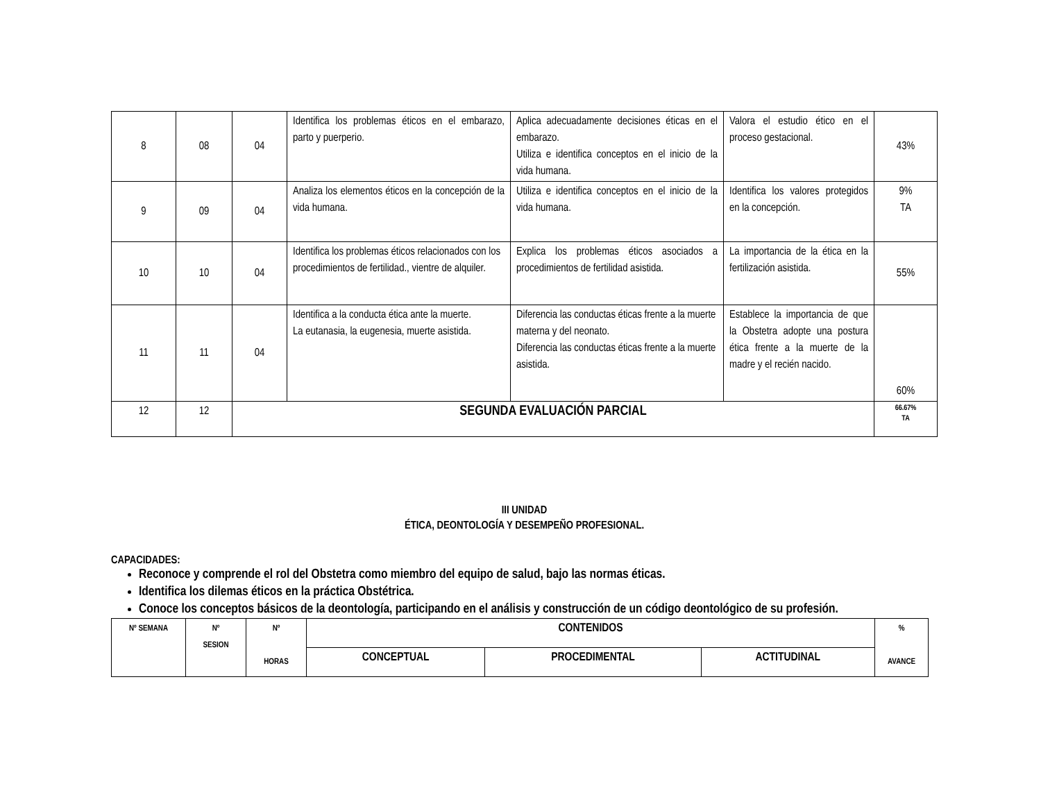| 8 | 08 | 04 | Identifica los problemas éticos en el embarazo, parto y puerperio. | Aplica adecuadamente decisiones éticas en el embarazo. Utiliza e identifica conceptos en el inicio de la vida humana. | Valora el estudio ético en el proceso gestacional. | 43% |
| 9 | 09 | 04 | Analiza los elementos éticos en la concepción de la vida humana. | Utiliza e identifica conceptos en el inicio de la vida humana. | Identifica los valores protegidos en la concepción. | 9% TA |
| 10 | 10 | 04 | Identifica los problemas éticos relacionados con los procedimientos de fertilidad., vientre de alquiler. | Explica los problemas éticos asociados a procedimientos de fertilidad asistida. | La importancia de la ética en la fertilización asistida. | 55% |
| 11 | 11 | 04 | Identifica a la conducta ética ante la muerte. La eutanasia, la eugenesia, muerte asistida. | Diferencia las conductas éticas frente a la muerte materna y del neonato. Diferencia las conductas éticas frente a la muerte asistida. | Establece la importancia de que la Obstetra adopte una postura ética frente a la muerte de la madre y el recién nacido. | 60% |
| 12 | 12 | SEGUNDA EVALUACIÓN PARCIAL | | | | 66.67% TA |
III UNIDAD
ÉTICA, DEONTOLOGÍA Y DESEMPEÑO PROFESIONAL.
CAPACIDADES:
Reconoce y comprende el rol del Obstetra como miembro del equipo de salud, bajo las normas éticas.
Identifica los dilemas éticos en la práctica Obstétrica.
Conoce los conceptos básicos de la deontología, participando en el análisis y construcción de un código deontológico de su profesión.
| Nº SEMANA | Nº SESION | Nº HORAS | CONTENIDOS | | | % AVANCE |
| --- | --- | --- | --- | --- | --- | --- |
| | | | CONCEPTUAL | PROCEDIMENTAL | ACTITUDINAL | |